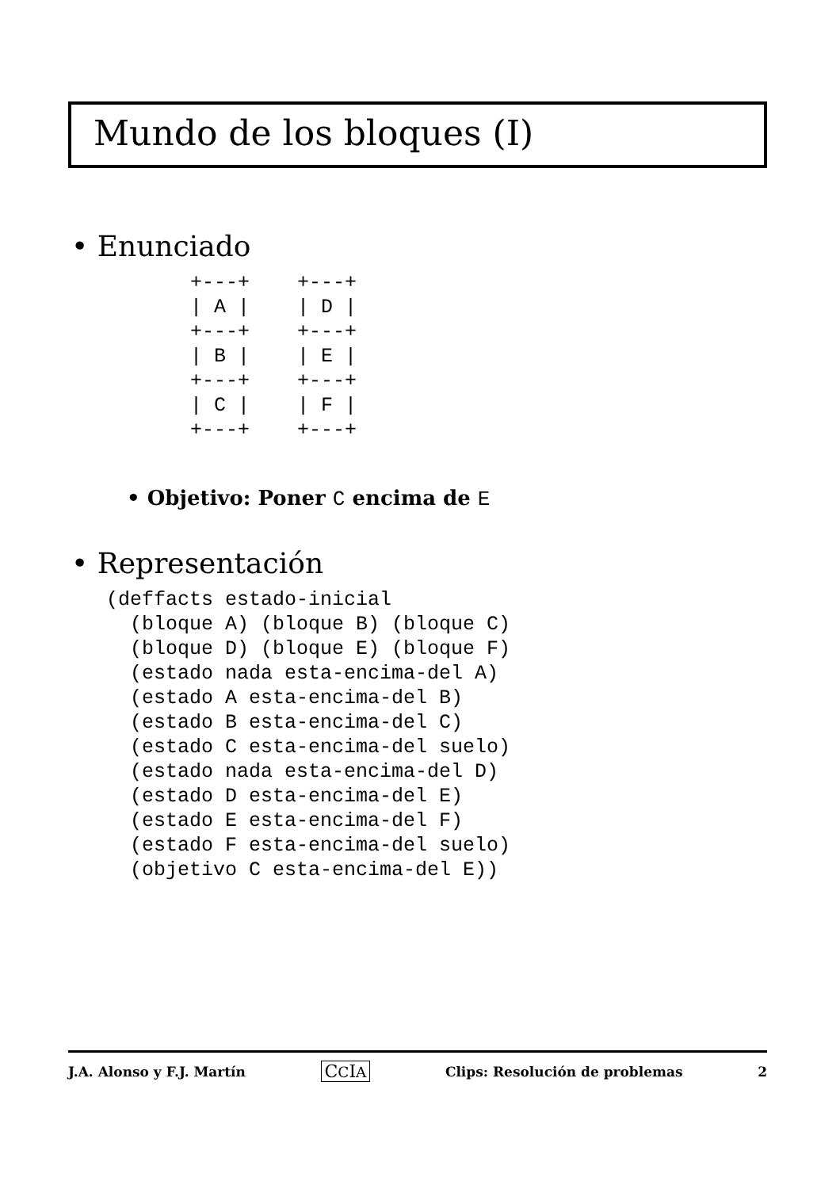Mundo de los bloques (I)
• Enunciado
+---+    +---+
| A |    | D |
+---+    +---+
| B |    | E |
+---+    +---+
| C |    | F |
+---+    +---+
• Objetivo: Poner C encima de E
• Representación
(deffacts estado-inicial
  (bloque A) (bloque B) (bloque C)
  (bloque D) (bloque E) (bloque F)
  (estado nada esta-encima-del A)
  (estado A esta-encima-del B)
  (estado B esta-encima-del C)
  (estado C esta-encima-del suelo)
  (estado nada esta-encima-del D)
  (estado D esta-encima-del E)
  (estado E esta-encima-del F)
  (estado F esta-encima-del suelo)
  (objetivo C esta-encima-del E))
J.A. Alonso y F.J. Martín CCIA Clips: Resolución de problemas 2